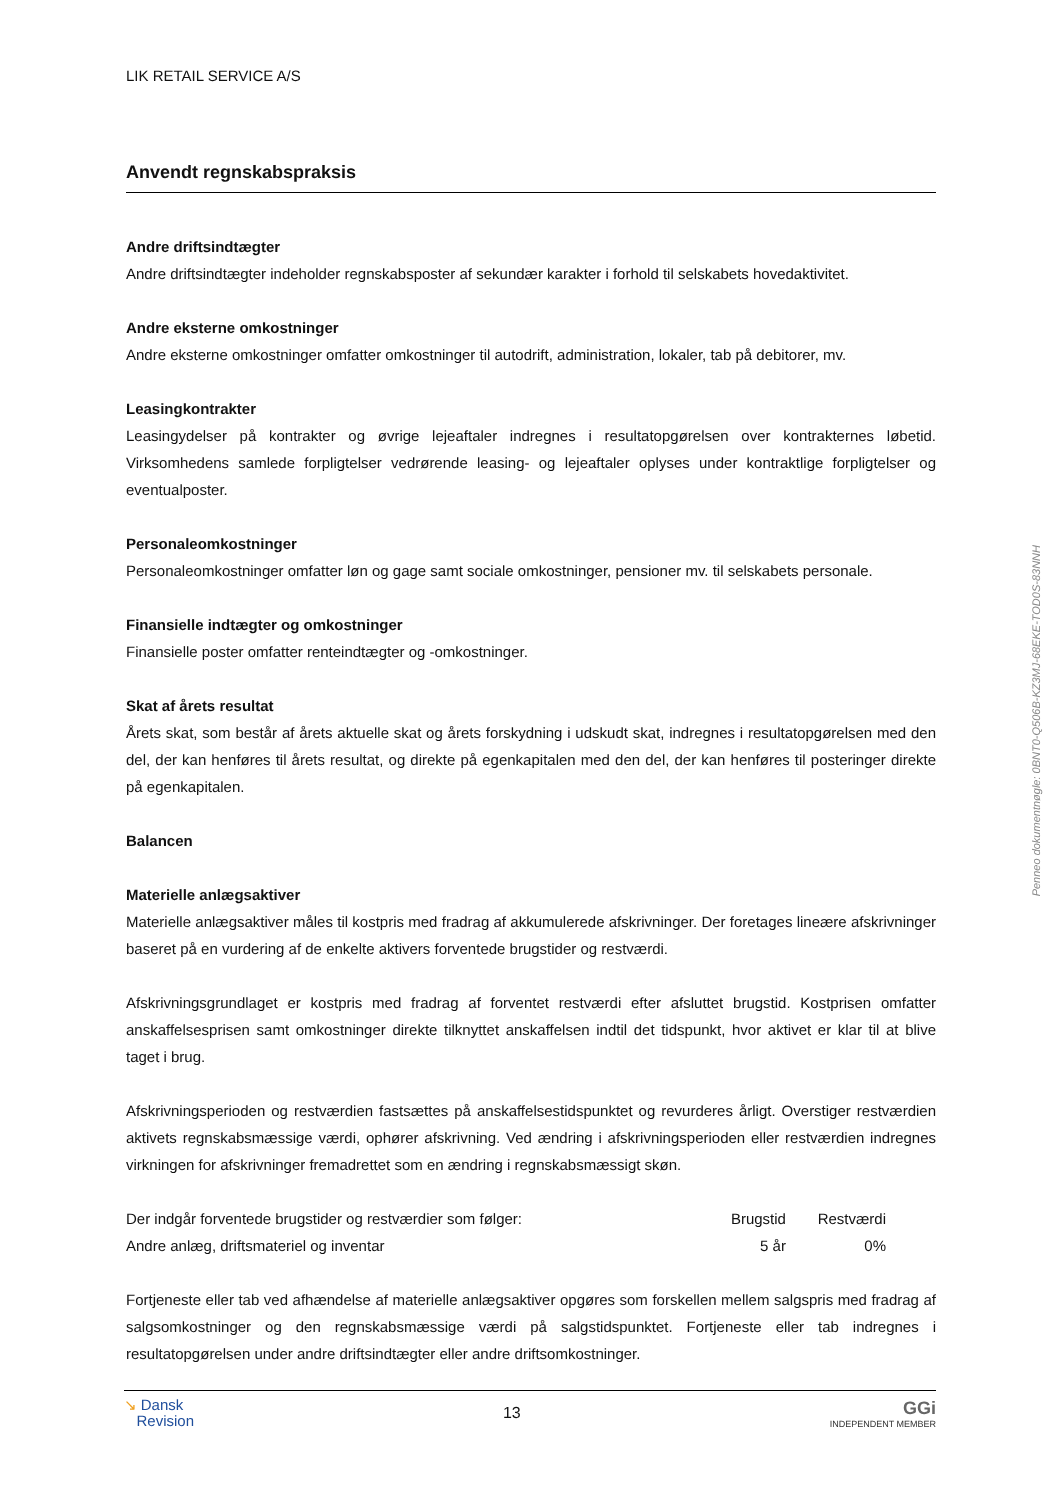LIK RETAIL SERVICE A/S
Anvendt regnskabspraksis
Andre driftsindtægter
Andre driftsindtægter indeholder regnskabsposter af sekundær karakter i forhold til selskabets hovedaktivitet.
Andre eksterne omkostninger
Andre eksterne omkostninger omfatter omkostninger til autodrift, administration, lokaler, tab på debitorer, mv.
Leasingkontrakter
Leasingydelser på kontrakter og øvrige lejeaftaler indregnes i resultatopgørelsen over kontrakternes løbetid. Virksomhedens samlede forpligtelser vedrørende leasing- og lejeaftaler oplyses under kontraktlige forpligtelser og eventualposter.
Personaleomkostninger
Personaleomkostninger omfatter løn og gage samt sociale omkostninger, pensioner mv. til selskabets personale.
Finansielle indtægter og omkostninger
Finansielle poster omfatter renteindtægter og -omkostninger.
Skat af årets resultat
Årets skat, som består af årets aktuelle skat og årets forskydning i udskudt skat, indregnes i resultatopgørelsen med den del, der kan henføres til årets resultat, og direkte på egenkapitalen med den del, der kan henføres til posteringer direkte på egenkapitalen.
Balancen
Materielle anlægsaktiver
Materielle anlægsaktiver måles til kostpris med fradrag af akkumulerede afskrivninger. Der foretages lineære afskrivninger baseret på en vurdering af de enkelte aktivers forventede brugstider og restværdi.
Afskrivningsgrundlaget er kostpris med fradrag af forventet restværdi efter afsluttet brugstid. Kostprisen omfatter anskaffelsesprisen samt omkostninger direkte tilknyttet anskaffelsen indtil det tidspunkt, hvor aktivet er klar til at blive taget i brug.
Afskrivningsperioden og restværdien fastsættes på anskaffelsestidspunktet og revurderes årligt. Overstiger restværdien aktivets regnskabsmæssige værdi, ophører afskrivning. Ved ændring i afskrivningsperioden eller restværdien indregnes virkningen for afskrivninger fremadrettet som en ændring i regnskabsmæssigt skøn.
| Der indgår forventede brugstider og restværdier som følger: | Brugstid | Restværdi |
| --- | --- | --- |
| Andre anlæg, driftsmateriel og inventar | 5 år | 0% |
Fortjeneste eller tab ved afhændelse af materielle anlægsaktiver opgøres som forskellen mellem salgspris med fradrag af salgsomkostninger og den regnskabsmæssige værdi på salgstidspunktet. Fortjeneste eller tab indregnes i resultatopgørelsen under andre driftsindtægter eller andre driftsomkostninger.
↘ Dansk
Revision
13
GGi
INDEPENDENT MEMBER
Penneo dokumentnøgle: 0BNT0-Q506B-KZ3MJ-68EKE-TOD0S-83NNH